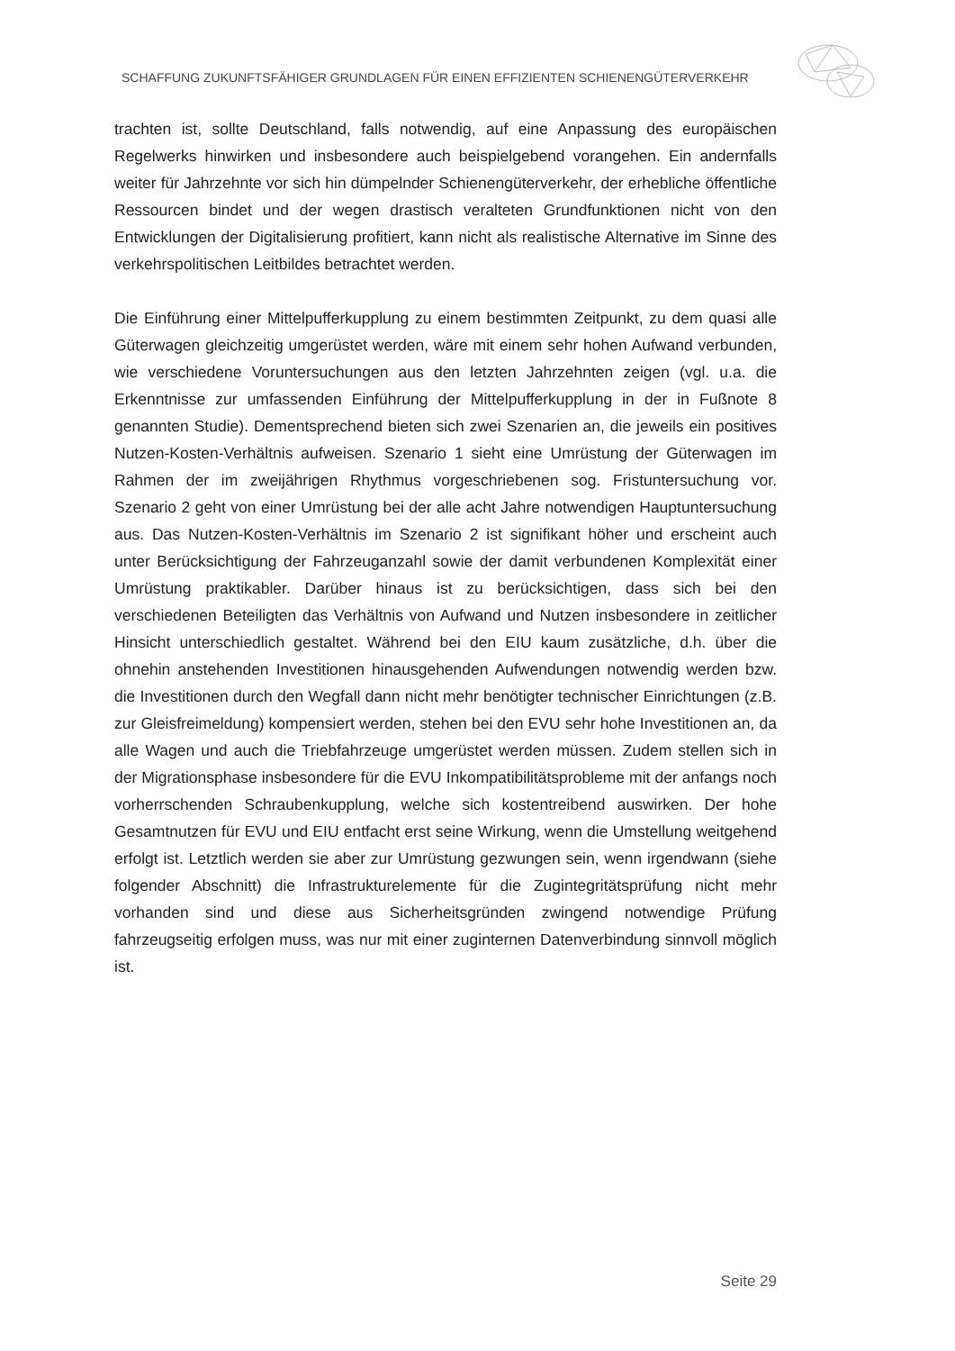SCHAFFUNG ZUKUNFTSFÄHIGER GRUNDLAGEN FÜR EINEN EFFIZIENTEN SCHIENENGÜTERVERKEHR
trachten ist, sollte Deutschland, falls notwendig, auf eine Anpassung des europäischen Regelwerks hinwirken und insbesondere auch beispielgebend vorangehen. Ein andernfalls weiter für Jahrzehnte vor sich hin dümpelnder Schienengüterverkehr, der erhebliche öffentliche Ressourcen bindet und der wegen drastisch veralteten Grundfunktionen nicht von den Entwicklungen der Digitalisierung profitiert, kann nicht als realistische Alternative im Sinne des verkehrspolitischen Leitbildes betrachtet werden.
Die Einführung einer Mittelpufferkupplung zu einem bestimmten Zeitpunkt, zu dem quasi alle Güterwagen gleichzeitig umgerüstet werden, wäre mit einem sehr hohen Aufwand verbunden, wie verschiedene Voruntersuchungen aus den letzten Jahrzehnten zeigen (vgl. u.a. die Erkenntnisse zur umfassenden Einführung der Mittelpufferkupplung in der in Fußnote 8 genannten Studie). Dementsprechend bieten sich zwei Szenarien an, die jeweils ein positives Nutzen-Kosten-Verhältnis aufweisen. Szenario 1 sieht eine Umrüstung der Güterwagen im Rahmen der im zweijährigen Rhythmus vorgeschriebenen sog. Fristuntersuchung vor. Szenario 2 geht von einer Umrüstung bei der alle acht Jahre notwendigen Hauptuntersuchung aus. Das Nutzen-Kosten-Verhältnis im Szenario 2 ist signifikant höher und erscheint auch unter Berücksichtigung der Fahrzeuganzahl sowie der damit verbundenen Komplexität einer Umrüstung praktikabler. Darüber hinaus ist zu berücksichtigen, dass sich bei den verschiedenen Beteiligten das Verhältnis von Aufwand und Nutzen insbesondere in zeitlicher Hinsicht unterschiedlich gestaltet. Während bei den EIU kaum zusätzliche, d.h. über die ohnehin anstehenden Investitionen hinausgehenden Aufwendungen notwendig werden bzw. die Investitionen durch den Wegfall dann nicht mehr benötigter technischer Einrichtungen (z.B. zur Gleisfreimeldung) kompensiert werden, stehen bei den EVU sehr hohe Investitionen an, da alle Wagen und auch die Triebfahrzeuge umgerüstet werden müssen. Zudem stellen sich in der Migrationsphase insbesondere für die EVU Inkompatibilitätsprobleme mit der anfangs noch vorherrschenden Schraubenkupplung, welche sich kostentreibend auswirken. Der hohe Gesamtnutzen für EVU und EIU entfacht erst seine Wirkung, wenn die Umstellung weitgehend erfolgt ist. Letztlich werden sie aber zur Umrüstung gezwungen sein, wenn irgendwann (siehe folgender Abschnitt) die Infrastrukturelemente für die Zugintegritätsprüfung nicht mehr vorhanden sind und diese aus Sicherheitsgründen zwingend notwendige Prüfung fahrzeugseitig erfolgen muss, was nur mit einer zuginternen Datenverbindung sinnvoll möglich ist.
Seite 29